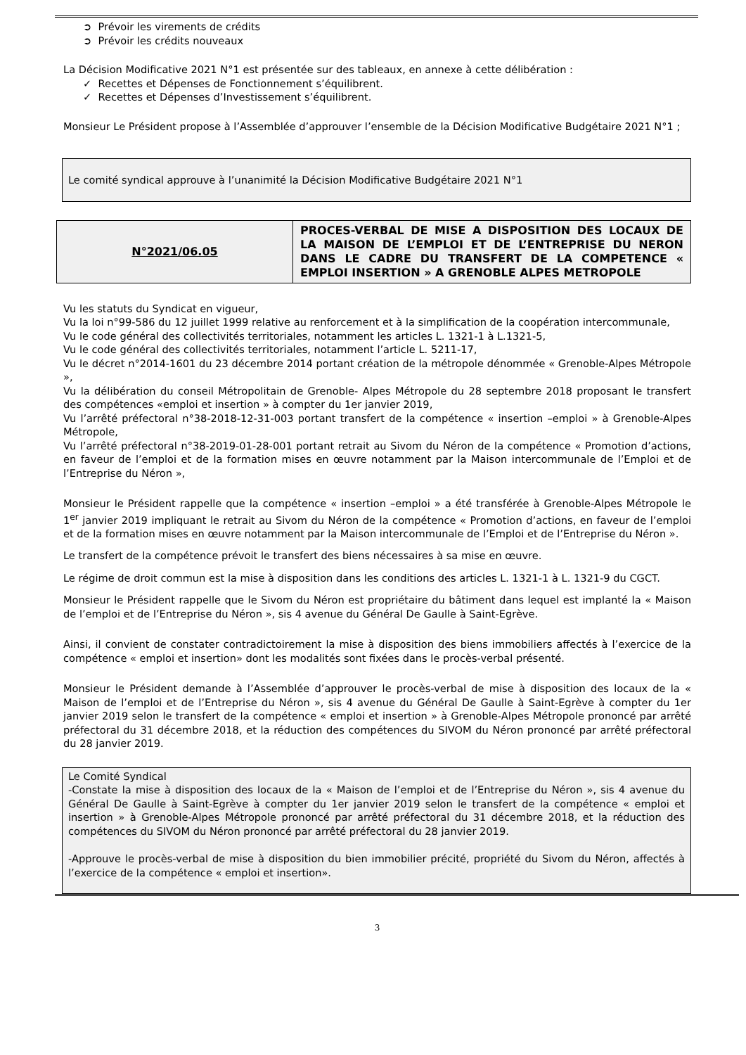➲ Prévoir les virements de crédits
➲ Prévoir les crédits nouveaux
La Décision Modificative 2021 N°1 est présentée sur des tableaux, en annexe à cette délibération :
✓ Recettes et Dépenses de Fonctionnement s’équilibrent.
✓ Recettes et Dépenses d’Investissement s’équilibrent.
Monsieur Le Président propose à l’Assemblée d’approuver l’ensemble de la Décision Modificative Budgétaire 2021 N°1 ;
Le comité syndical approuve à l’unanimité la Décision Modificative Budgétaire 2021 N°1
N°2021/06.05
PROCES-VERBAL DE MISE A DISPOSITION DES LOCAUX DE LA MAISON DE L’EMPLOI ET DE L’ENTREPRISE DU NERON DANS LE CADRE DU TRANSFERT DE LA COMPETENCE « EMPLOI INSERTION » A GRENOBLE ALPES METROPOLE
Vu les statuts du Syndicat en vigueur,
Vu la loi n°99-586 du 12 juillet 1999 relative au renforcement et à la simplification de la coopération intercommunale,
Vu le code général des collectivités territoriales, notamment les articles L. 1321-1 à L.1321-5,
Vu le code général des collectivités territoriales, notamment l’article L. 5211-17,
Vu le décret n°2014-1601 du 23 décembre 2014 portant création de la métropole dénommée « Grenoble-Alpes Métropole »,
Vu la délibération du conseil Métropolitain de Grenoble- Alpes Métropole du 28 septembre 2018 proposant le transfert des compétences «emploi et insertion » à compter du 1er janvier 2019,
Vu l’arrêté préfectoral n°38-2018-12-31-003 portant transfert de la compétence « insertion –emploi » à Grenoble-Alpes Métropole,
Vu l’arrêté préfectoral n°38-2019-01-28-001 portant retrait au Sivom du Néron de la compétence « Promotion d’actions, en faveur de l’emploi et de la formation mises en œuvre notamment par la Maison intercommunale de l’Emploi et de l’Entreprise du Néron »,
Monsieur le Président rappelle que la compétence « insertion –emploi » a été transférée à Grenoble-Alpes Métropole le 1<sup>er</sup> janvier 2019 impliquant le retrait au Sivom du Néron de la compétence « Promotion d’actions, en faveur de l’emploi et de la formation mises en œuvre notamment par la Maison intercommunale de l’Emploi et de l’Entreprise du Néron ».
Le transfert de la compétence prévoit le transfert des biens nécessaires à sa mise en œuvre.
Le régime de droit commun est la mise à disposition dans les conditions des articles L. 1321-1 à L. 1321-9 du CGCT.
Monsieur le Président rappelle que le Sivom du Néron est propriétaire du bâtiment dans lequel est implanté la « Maison de l’emploi et de l’Entreprise du Néron », sis 4 avenue du Général De Gaulle à Saint-Egrève.
Ainsi, il convient de constater contradictoirement la mise à disposition des biens immobiliers affectés à l’exercice de la compétence « emploi et insertion» dont les modalités sont fixées dans le procès-verbal présenté.
Monsieur le Président demande à l’Assemblée d’approuver le procès-verbal de mise à disposition des locaux de la « Maison de l’emploi et de l’Entreprise du Néron », sis 4 avenue du Général De Gaulle à Saint-Egrève à compter du 1er janvier 2019 selon le transfert de la compétence « emploi et insertion » à Grenoble-Alpes Métropole prononcé par arrêté préfectoral du 31 décembre 2018, et la réduction des compétences du SIVOM du Néron prononcé par arrêté préfectoral du 28 janvier 2019.
Le Comité Syndical
-Constate la mise à disposition des locaux de la « Maison de l’emploi et de l’Entreprise du Néron », sis 4 avenue du Général De Gaulle à Saint-Egrève à compter du 1er janvier 2019 selon le transfert de la compétence « emploi et insertion » à Grenoble-Alpes Métropole prononcé par arrêté préfectoral du 31 décembre 2018, et la réduction des compétences du SIVOM du Néron prononcé par arrêté préfectoral du 28 janvier 2019.
-Approuve le procès-verbal de mise à disposition du bien immobilier précité, propriété du Sivom du Néron, affectés à l’exercice de la compétence « emploi et insertion».
3